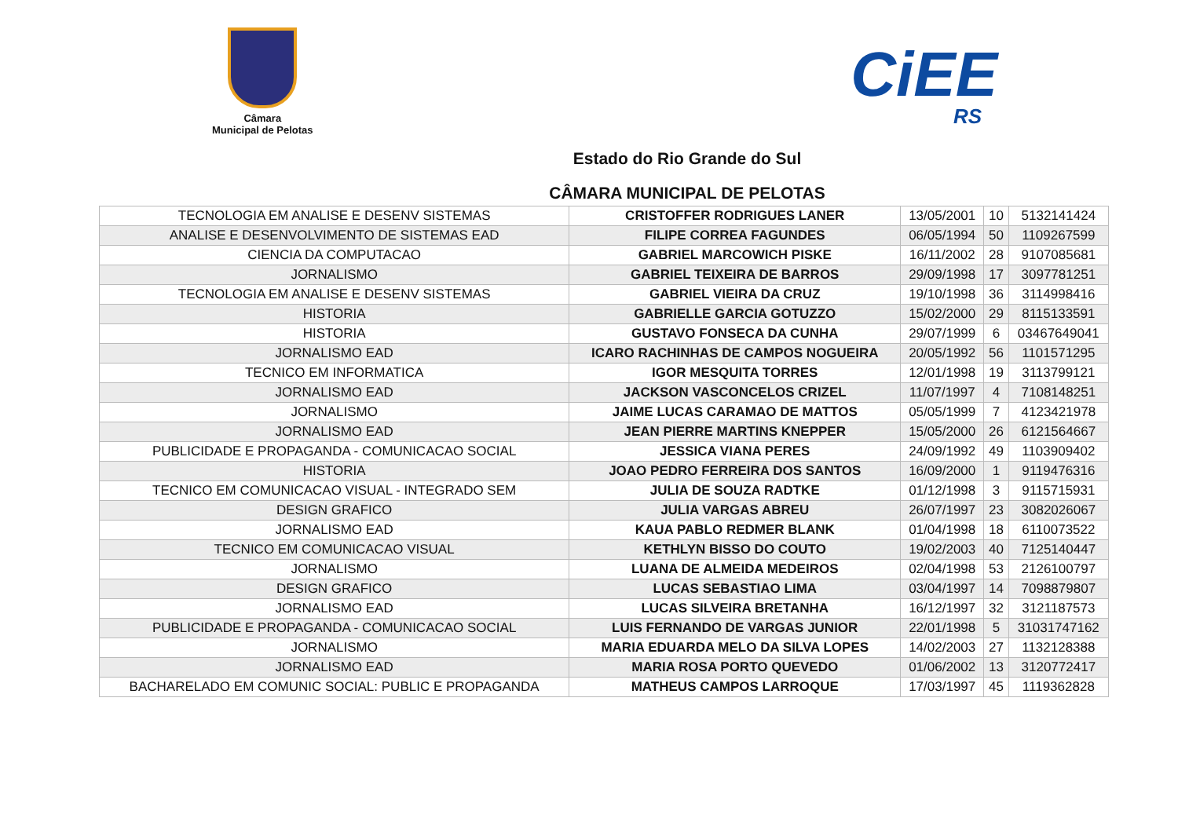Câmara
Municipal de Pelotas
CiEE
RS
Estado do Rio Grande do Sul
CÂMARA MUNICIPAL DE PELOTAS
| TECNOLOGIA EM ANALISE E DESENV SISTEMAS | CRISTOFFER RODRIGUES LANER | 13/05/2001 | 10 | 5132141424 |
| ANALISE E DESENVOLVIMENTO DE SISTEMAS EAD | FILIPE CORREA FAGUNDES | 06/05/1994 | 50 | 1109267599 |
| CIENCIA DA COMPUTACAO | GABRIEL MARCOWICH PISKE | 16/11/2002 | 28 | 9107085681 |
| JORNALISMO | GABRIEL TEIXEIRA DE BARROS | 29/09/1998 | 17 | 3097781251 |
| TECNOLOGIA EM ANALISE E DESENV SISTEMAS | GABRIEL VIEIRA DA CRUZ | 19/10/1998 | 36 | 3114998416 |
| HISTORIA | GABRIELLE GARCIA GOTUZZO | 15/02/2000 | 29 | 8115133591 |
| HISTORIA | GUSTAVO FONSECA DA CUNHA | 29/07/1999 | 6 | 03467649041 |
| JORNALISMO EAD | ICARO RACHINHAS DE CAMPOS NOGUEIRA | 20/05/1992 | 56 | 1101571295 |
| TECNICO EM INFORMATICA | IGOR MESQUITA TORRES | 12/01/1998 | 19 | 3113799121 |
| JORNALISMO EAD | JACKSON VASCONCELOS CRIZEL | 11/07/1997 | 4 | 7108148251 |
| JORNALISMO | JAIME LUCAS CARAMAO DE MATTOS | 05/05/1999 | 7 | 4123421978 |
| JORNALISMO EAD | JEAN PIERRE MARTINS KNEPPER | 15/05/2000 | 26 | 6121564667 |
| PUBLICIDADE E PROPAGANDA - COMUNICACAO SOCIAL | JESSICA VIANA PERES | 24/09/1992 | 49 | 1103909402 |
| HISTORIA | JOAO PEDRO FERREIRA DOS SANTOS | 16/09/2000 | 1 | 9119476316 |
| TECNICO EM COMUNICACAO VISUAL - INTEGRADO SEM | JULIA DE SOUZA RADTKE | 01/12/1998 | 3 | 9115715931 |
| DESIGN GRAFICO | JULIA VARGAS ABREU | 26/07/1997 | 23 | 3082026067 |
| JORNALISMO EAD | KAUA PABLO REDMER BLANK | 01/04/1998 | 18 | 6110073522 |
| TECNICO EM COMUNICACAO VISUAL | KETHLYN BISSO DO COUTO | 19/02/2003 | 40 | 7125140447 |
| JORNALISMO | LUANA DE ALMEIDA MEDEIROS | 02/04/1998 | 53 | 2126100797 |
| DESIGN GRAFICO | LUCAS SEBASTIAO LIMA | 03/04/1997 | 14 | 7098879807 |
| JORNALISMO EAD | LUCAS SILVEIRA BRETANHA | 16/12/1997 | 32 | 3121187573 |
| PUBLICIDADE E PROPAGANDA - COMUNICACAO SOCIAL | LUIS FERNANDO DE VARGAS JUNIOR | 22/01/1998 | 5 | 31031747162 |
| JORNALISMO | MARIA EDUARDA MELO DA SILVA LOPES | 14/02/2003 | 27 | 1132128388 |
| JORNALISMO EAD | MARIA ROSA PORTO QUEVEDO | 01/06/2002 | 13 | 3120772417 |
| BACHARELADO EM COMUNIC SOCIAL: PUBLIC E PROPAGANDA | MATHEUS CAMPOS LARROQUE | 17/03/1997 | 45 | 1119362828 |